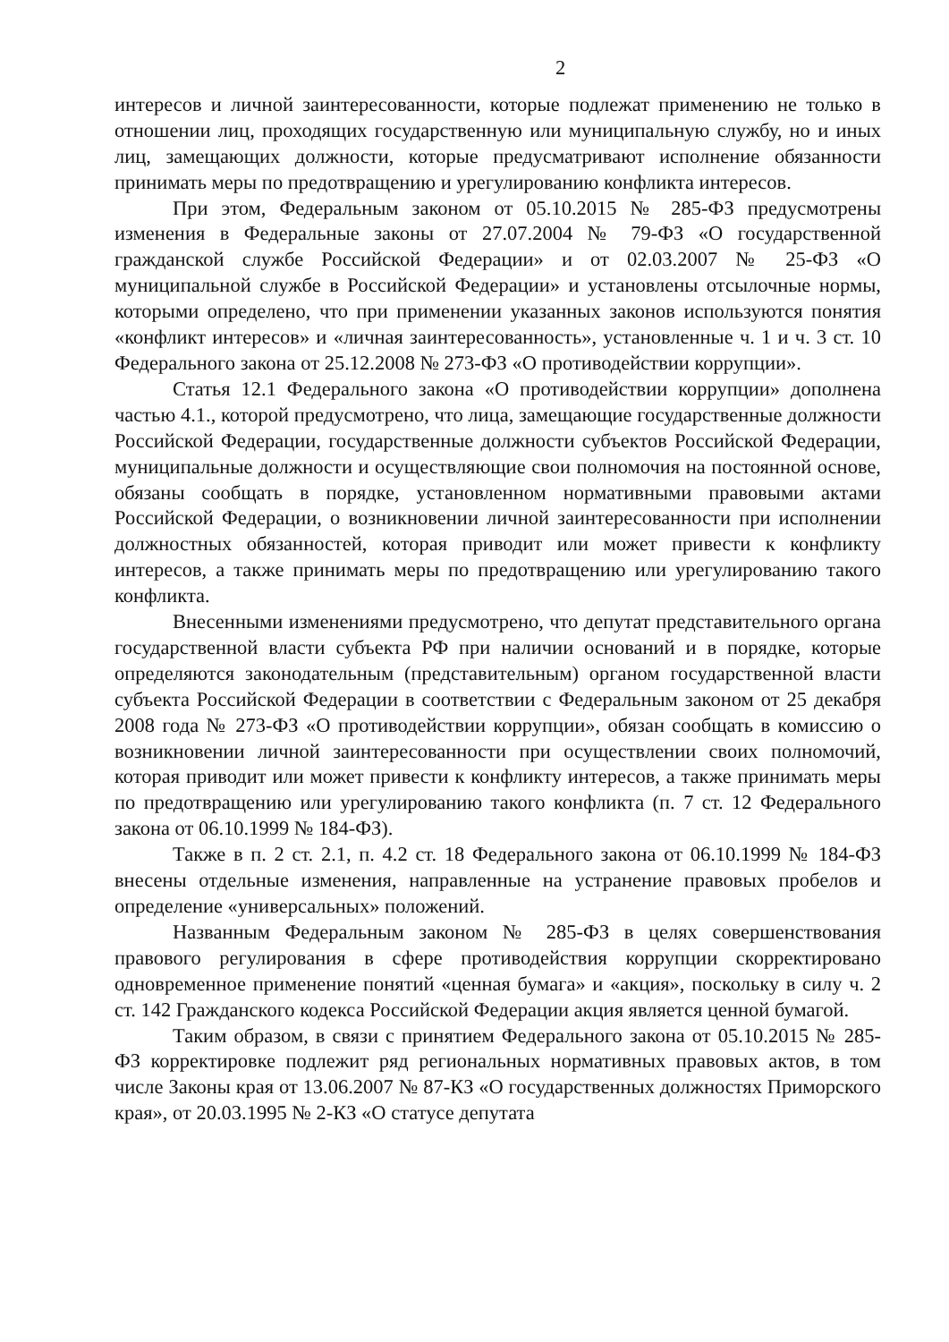2
интересов и личной заинтересованности, которые подлежат применению не только в отношении лиц, проходящих государственную или муниципальную службу, но и иных лиц, замещающих должности, которые предусматривают исполнение обязанности принимать меры по предотвращению и урегулированию конфликта интересов.
При этом, Федеральным законом от 05.10.2015 № 285-ФЗ предусмотрены изменения в Федеральные законы от 27.07.2004 № 79-ФЗ «О государственной гражданской службе Российской Федерации» и от 02.03.2007 № 25-ФЗ «О муниципальной службе в Российской Федерации» и установлены отсылочные нормы, которыми определено, что при применении указанных законов используются понятия «конфликт интересов» и «личная заинтересованность», установленные ч. 1 и ч. 3 ст. 10 Федерального закона от 25.12.2008 № 273-ФЗ «О противодействии коррупции».
Статья 12.1 Федерального закона «О противодействии коррупции» дополнена частью 4.1., которой предусмотрено, что лица, замещающие государственные должности Российской Федерации, государственные должности субъектов Российской Федерации, муниципальные должности и осуществляющие свои полномочия на постоянной основе, обязаны сообщать в порядке, установленном нормативными правовыми актами Российской Федерации, о возникновении личной заинтересованности при исполнении должностных обязанностей, которая приводит или может привести к конфликту интересов, а также принимать меры по предотвращению или урегулированию такого конфликта.
Внесенными изменениями предусмотрено, что депутат представительного органа государственной власти субъекта РФ при наличии оснований и в порядке, которые определяются законодательным (представительным) органом государственной власти субъекта Российской Федерации в соответствии с Федеральным законом от 25 декабря 2008 года № 273-ФЗ «О противодействии коррупции», обязан сообщать в комиссию о возникновении личной заинтересованности при осуществлении своих полномочий, которая приводит или может привести к конфликту интересов, а также принимать меры по предотвращению или урегулированию такого конфликта (п. 7 ст. 12 Федерального закона от 06.10.1999 № 184-ФЗ).
Также в п. 2 ст. 2.1, п. 4.2 ст. 18 Федерального закона от 06.10.1999 № 184-ФЗ внесены отдельные изменения, направленные на устранение правовых пробелов и определение «универсальных» положений.
Названным Федеральным законом № 285-ФЗ в целях совершенствования правового регулирования в сфере противодействия коррупции скорректировано одновременное применение понятий «ценная бумага» и «акция», поскольку в силу ч. 2 ст. 142 Гражданского кодекса Российской Федерации акция является ценной бумагой.
Таким образом, в связи с принятием Федерального закона от 05.10.2015 № 285-ФЗ корректировке подлежит ряд региональных нормативных правовых актов, в том числе Законы края от 13.06.2007 № 87-КЗ «О государственных должностях Приморского края», от 20.03.1995 № 2-КЗ «О статусе депутата